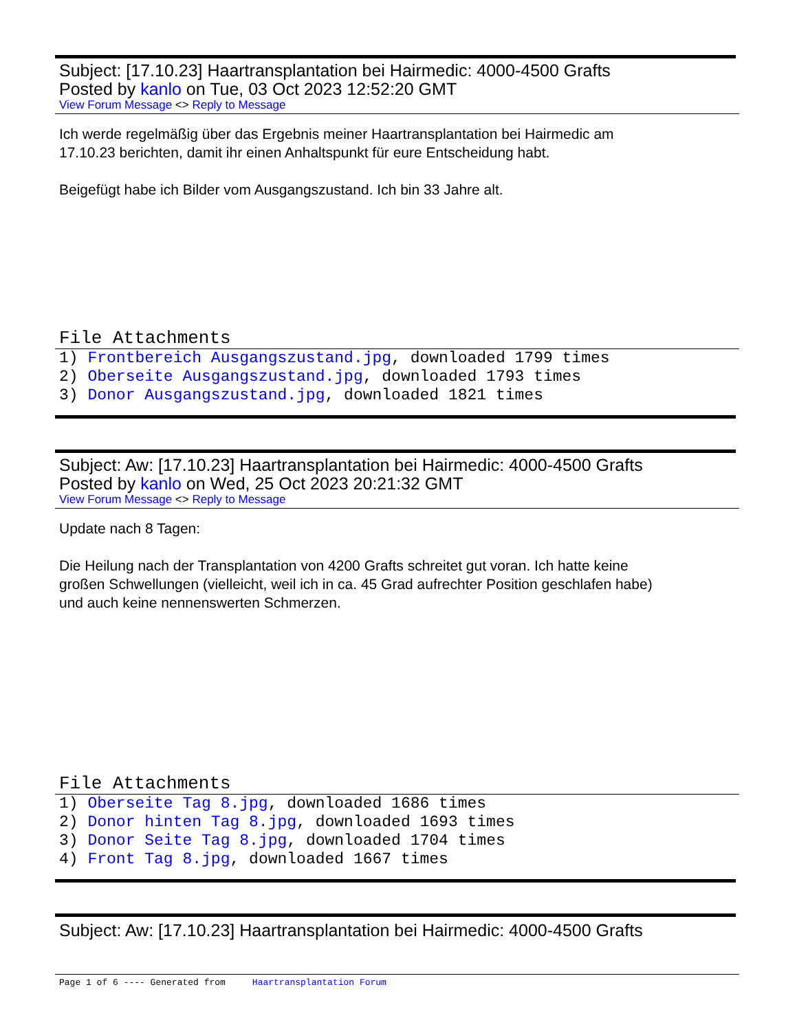Subject: [17.10.23] Haartransplantation bei Hairmedic: 4000-4500 Grafts
Posted by kanlo on Tue, 03 Oct 2023 12:52:20 GMT
View Forum Message <> Reply to Message
Ich werde regelmäßig über das Ergebnis meiner Haartransplantation bei Hairmedic am
17.10.23 berichten, damit ihr einen Anhaltspunkt für eure Entscheidung habt.
Beigefügt habe ich Bilder vom Ausgangszustand. Ich bin 33 Jahre alt.
File Attachments
1) Frontbereich Ausgangszustand.jpg, downloaded 1799 times
2) Oberseite Ausgangszustand.jpg, downloaded 1793 times
3) Donor Ausgangszustand.jpg, downloaded 1821 times
Subject: Aw: [17.10.23] Haartransplantation bei Hairmedic: 4000-4500 Grafts
Posted by kanlo on Wed, 25 Oct 2023 20:21:32 GMT
View Forum Message <> Reply to Message
Update nach 8 Tagen:
Die Heilung nach der Transplantation von 4200 Grafts schreitet gut voran. Ich hatte keine
großen Schwellungen (vielleicht, weil ich in ca. 45 Grad aufrechter Position geschlafen habe)
und auch keine nennenswerten Schmerzen.
File Attachments
1) Oberseite Tag 8.jpg, downloaded 1686 times
2) Donor hinten Tag 8.jpg, downloaded 1693 times
3) Donor Seite Tag 8.jpg, downloaded 1704 times
4) Front Tag 8.jpg, downloaded 1667 times
Subject: Aw: [17.10.23] Haartransplantation bei Hairmedic: 4000-4500 Grafts
Page 1 of 6 ---- Generated from Haartransplantation Forum